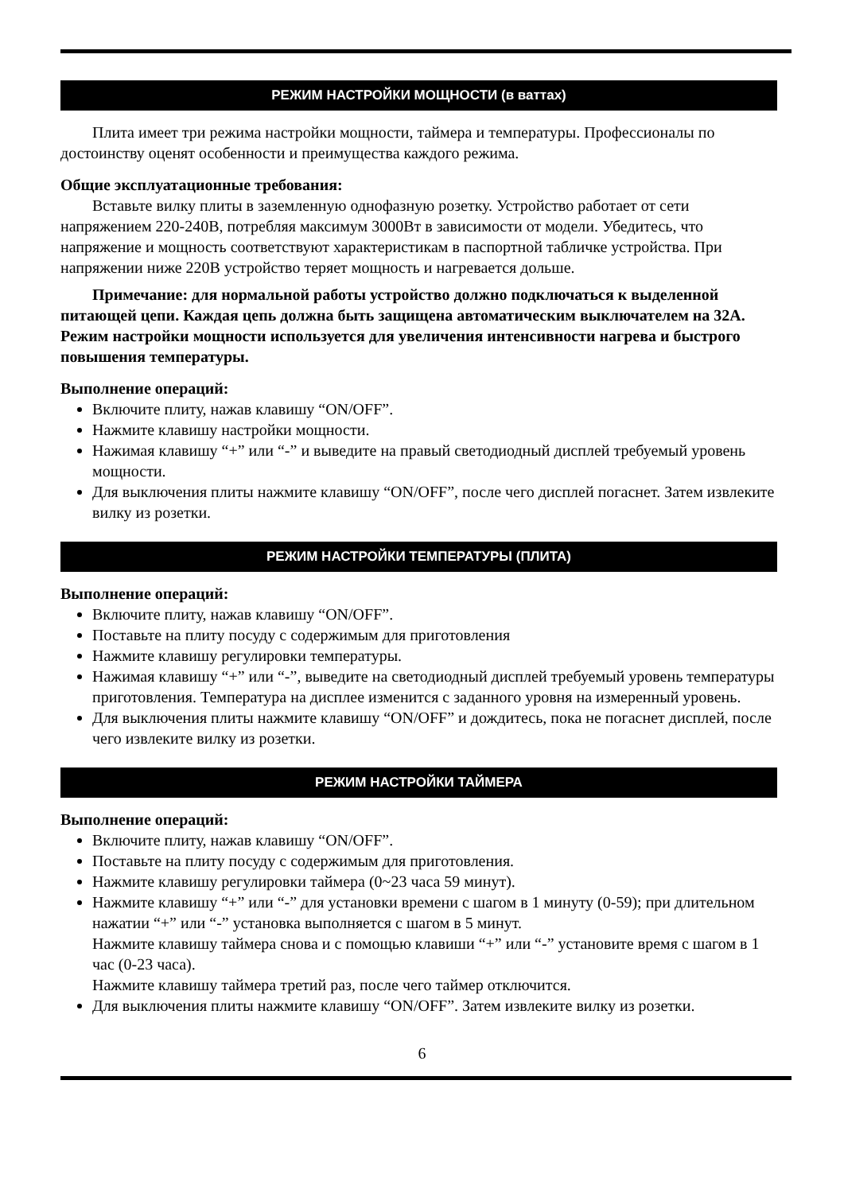РЕЖИМ НАСТРОЙКИ МОЩНОСТИ (в ваттах)
Плита имеет три режима настройки мощности, таймера и температуры. Профессионалы по достоинству оценят особенности и преимущества каждого режима.
Общие эксплуатационные требования:
Вставьте вилку плиты в заземленную однофазную розетку. Устройство работает от сети напряжением 220-240В, потребляя максимум 3000Вт в зависимости от модели. Убедитесь, что напряжение и мощность соответствуют характеристикам в паспортной табличке устройства. При напряжении ниже 220В устройство теряет мощность и нагревается дольше.
Примечание: для нормальной работы устройство должно подключаться к выделенной питающей цепи. Каждая цепь должна быть защищена автоматическим выключателем на 32А. Режим настройки мощности используется для увеличения интенсивности нагрева и быстрого повышения температуры.
Выполнение операций:
Включите плиту, нажав клавишу “ON/OFF”.
Нажмите клавишу настройки мощности.
Нажимая клавишу “+” или “-” и выведите на правый светодиодный дисплей требуемый уровень мощности.
Для выключения плиты нажмите клавишу “ON/OFF”, после чего дисплей погаснет. Затем извлеките вилку из розетки.
РЕЖИМ НАСТРОЙКИ ТЕМПЕРАТУРЫ (ПЛИТА)
Выполнение операций:
Включите плиту, нажав клавишу “ON/OFF”.
Поставьте на плиту посуду с содержимым для приготовления
Нажмите клавишу регулировки температуры.
Нажимая клавишу “+” или “-”, выведите на светодиодный дисплей требуемый уровень температуры приготовления. Температура на дисплее изменится с заданного уровня на измеренный уровень.
Для выключения плиты нажмите клавишу “ON/OFF” и дождитесь, пока не погаснет дисплей, после чего извлеките вилку из розетки.
РЕЖИМ НАСТРОЙКИ ТАЙМЕРА
Выполнение операций:
Включите плиту, нажав клавишу “ON/OFF”.
Поставьте на плиту посуду с содержимым для приготовления.
Нажмите клавишу регулировки таймера (0~23 часа 59 минут).
Нажмите клавишу “+” или “-” для установки времени с шагом в 1 минуту (0-59); при длительном нажатии “+” или “-” установка выполняется с шагом в 5 минут.
Нажмите клавишу таймера снова и с помощью клавиши “+” или “-” установите время с шагом в 1 час (0-23 часа).
Нажмите клавишу таймера третий раз, после чего таймер отключится.
Для выключения плиты нажмите клавишу “ON/OFF”. Затем извлеките вилку из розетки.
6